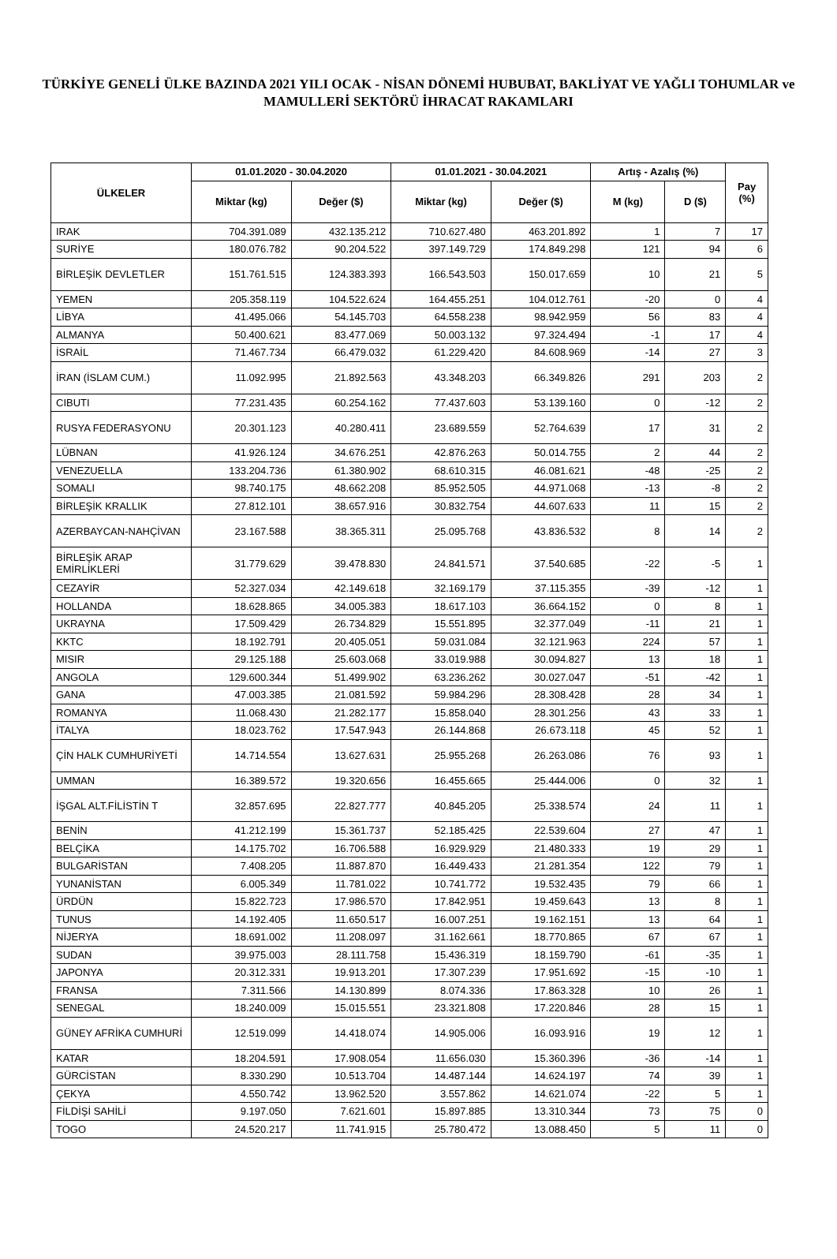TÜRKİYE GENELİ ÜLKE BAZINDA 2021 YILI OCAK - NİSAN DÖNEMİ HUBUBAT, BAKLİYAT VE YAĞLI TOHUMLAR ve MAMULLERİ SEKTÖRÜ İHRACAT RAKAMLARI
| ÜLKELER | 01.01.2020 - 30.04.2020 | | 01.01.2021 - 30.04.2021 | | Artış - Azalış (%) | | Pay (%) |
| --- | --- | --- | --- | --- | --- | --- | --- |
| | Miktar (kg) | Değer ($) | Miktar (kg) | Değer ($) | M (kg) | D ($) | |
| IRAK | 704.391.089 | 432.135.212 | 710.627.480 | 463.201.892 | 1 | 7 | 17 |
| SURİYE | 180.076.782 | 90.204.522 | 397.149.729 | 174.849.298 | 121 | 94 | 6 |
| BİRLEŞİK DEVLETLER | 151.761.515 | 124.383.393 | 166.543.503 | 150.017.659 | 10 | 21 | 5 |
| YEMEN | 205.358.119 | 104.522.624 | 164.455.251 | 104.012.761 | -20 | 0 | 4 |
| LİBYA | 41.495.066 | 54.145.703 | 64.558.238 | 98.942.959 | 56 | 83 | 4 |
| ALMANYA | 50.400.621 | 83.477.069 | 50.003.132 | 97.324.494 | -1 | 17 | 4 |
| İSRAİL | 71.467.734 | 66.479.032 | 61.229.420 | 84.608.969 | -14 | 27 | 3 |
| İRAN (İSLAM CUM.) | 11.092.995 | 21.892.563 | 43.348.203 | 66.349.826 | 291 | 203 | 2 |
| CIBUTI | 77.231.435 | 60.254.162 | 77.437.603 | 53.139.160 | 0 | -12 | 2 |
| RUSYA FEDERASYONU | 20.301.123 | 40.280.411 | 23.689.559 | 52.764.639 | 17 | 31 | 2 |
| LÜBNAN | 41.926.124 | 34.676.251 | 42.876.263 | 50.014.755 | 2 | 44 | 2 |
| VENEZUELLA | 133.204.736 | 61.380.902 | 68.610.315 | 46.081.621 | -48 | -25 | 2 |
| SOMALI | 98.740.175 | 48.662.208 | 85.952.505 | 44.971.068 | -13 | -8 | 2 |
| BİRLEŞİK KRALLIK | 27.812.101 | 38.657.916 | 30.832.754 | 44.607.633 | 11 | 15 | 2 |
| AZERBAYCAN-NAHÇİVAN | 23.167.588 | 38.365.311 | 25.095.768 | 43.836.532 | 8 | 14 | 2 |
| BİRLEŞİK ARAP EMİRLİKLERİ | 31.779.629 | 39.478.830 | 24.841.571 | 37.540.685 | -22 | -5 | 1 |
| CEZAYİR | 52.327.034 | 42.149.618 | 32.169.179 | 37.115.355 | -39 | -12 | 1 |
| HOLLANDA | 18.628.865 | 34.005.383 | 18.617.103 | 36.664.152 | 0 | 8 | 1 |
| UKRAYNA | 17.509.429 | 26.734.829 | 15.551.895 | 32.377.049 | -11 | 21 | 1 |
| KKTC | 18.192.791 | 20.405.051 | 59.031.084 | 32.121.963 | 224 | 57 | 1 |
| MISIR | 29.125.188 | 25.603.068 | 33.019.988 | 30.094.827 | 13 | 18 | 1 |
| ANGOLA | 129.600.344 | 51.499.902 | 63.236.262 | 30.027.047 | -51 | -42 | 1 |
| GANA | 47.003.385 | 21.081.592 | 59.984.296 | 28.308.428 | 28 | 34 | 1 |
| ROMANYA | 11.068.430 | 21.282.177 | 15.858.040 | 28.301.256 | 43 | 33 | 1 |
| İTALYA | 18.023.762 | 17.547.943 | 26.144.868 | 26.673.118 | 45 | 52 | 1 |
| ÇİN HALK CUMHURİYETİ | 14.714.554 | 13.627.631 | 25.955.268 | 26.263.086 | 76 | 93 | 1 |
| UMMAN | 16.389.572 | 19.320.656 | 16.455.665 | 25.444.006 | 0 | 32 | 1 |
| İŞGAL ALT.FİLİSTİN T | 32.857.695 | 22.827.777 | 40.845.205 | 25.338.574 | 24 | 11 | 1 |
| BENİN | 41.212.199 | 15.361.737 | 52.185.425 | 22.539.604 | 27 | 47 | 1 |
| BELÇİKA | 14.175.702 | 16.706.588 | 16.929.929 | 21.480.333 | 19 | 29 | 1 |
| BULGARİSTAN | 7.408.205 | 11.887.870 | 16.449.433 | 21.281.354 | 122 | 79 | 1 |
| YUNANİSTAN | 6.005.349 | 11.781.022 | 10.741.772 | 19.532.435 | 79 | 66 | 1 |
| ÜRDÜN | 15.822.723 | 17.986.570 | 17.842.951 | 19.459.643 | 13 | 8 | 1 |
| TUNUS | 14.192.405 | 11.650.517 | 16.007.251 | 19.162.151 | 13 | 64 | 1 |
| NİJERYA | 18.691.002 | 11.208.097 | 31.162.661 | 18.770.865 | 67 | 67 | 1 |
| SUDAN | 39.975.003 | 28.111.758 | 15.436.319 | 18.159.790 | -61 | -35 | 1 |
| JAPONYA | 20.312.331 | 19.913.201 | 17.307.239 | 17.951.692 | -15 | -10 | 1 |
| FRANSA | 7.311.566 | 14.130.899 | 8.074.336 | 17.863.328 | 10 | 26 | 1 |
| SENEGAL | 18.240.009 | 15.015.551 | 23.321.808 | 17.220.846 | 28 | 15 | 1 |
| GÜNEY AFRİKA CUMHURİ | 12.519.099 | 14.418.074 | 14.905.006 | 16.093.916 | 19 | 12 | 1 |
| KATAR | 18.204.591 | 17.908.054 | 11.656.030 | 15.360.396 | -36 | -14 | 1 |
| GÜRCİSTAN | 8.330.290 | 10.513.704 | 14.487.144 | 14.624.197 | 74 | 39 | 1 |
| ÇEKYA | 4.550.742 | 13.962.520 | 3.557.862 | 14.621.074 | -22 | 5 | 1 |
| FİLDİŞİ SAHİLİ | 9.197.050 | 7.621.601 | 15.897.885 | 13.310.344 | 73 | 75 | 0 |
| TOGO | 24.520.217 | 11.741.915 | 25.780.472 | 13.088.450 | 5 | 11 | 0 |